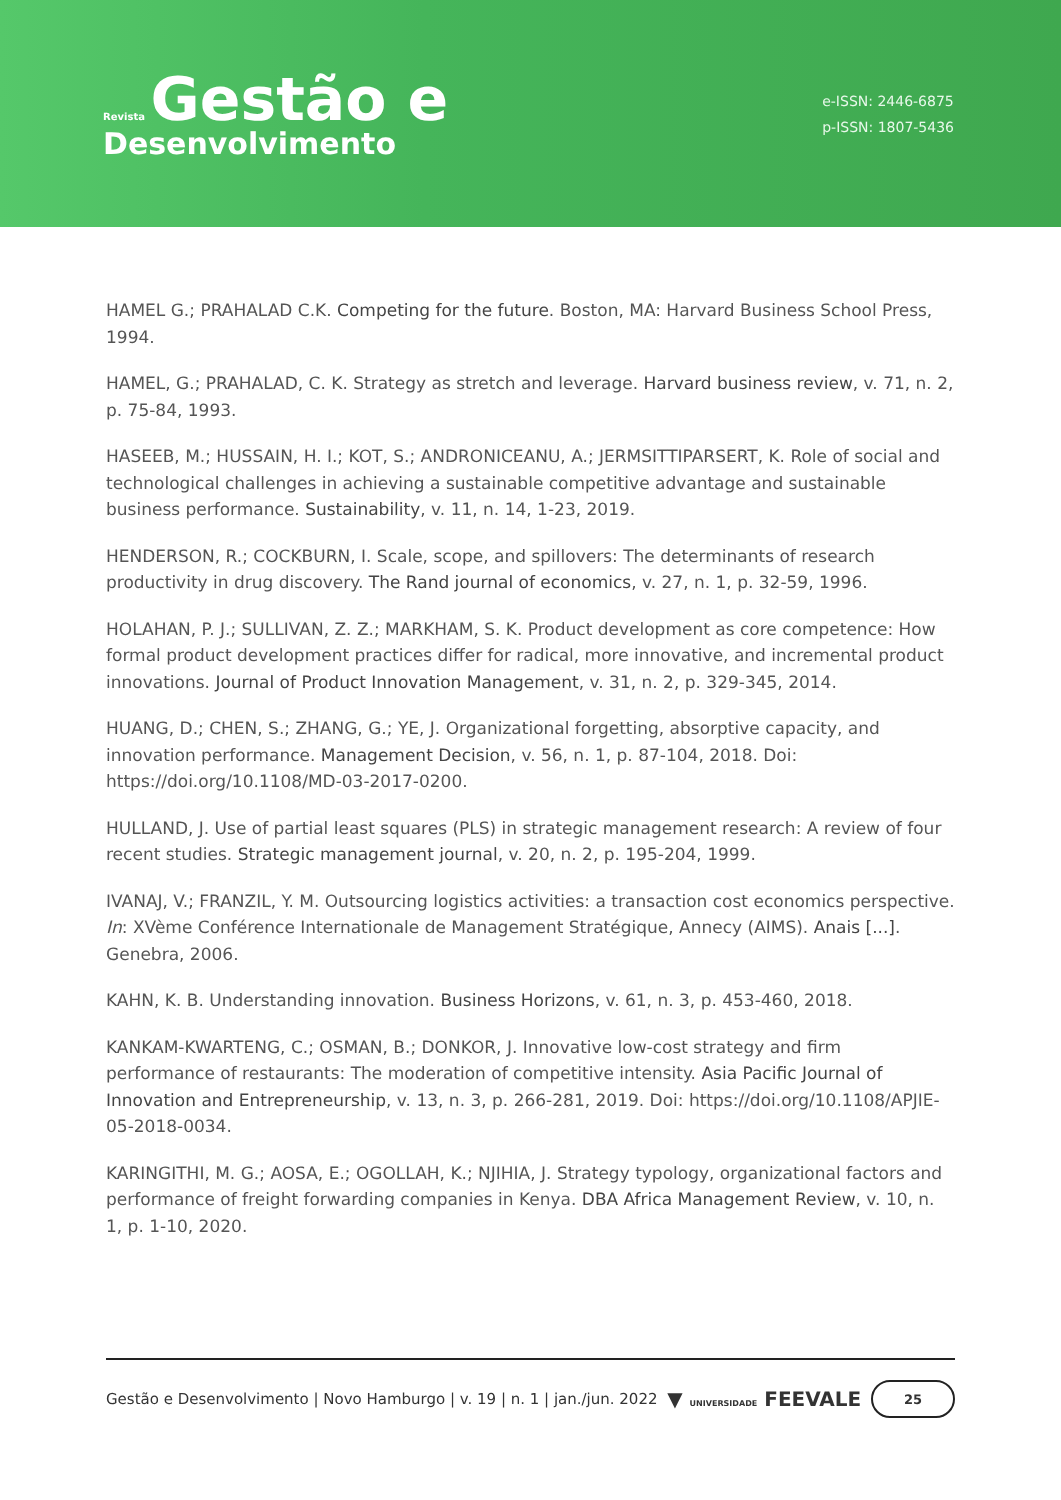Revista Gestão e
Desenvolvimento
e-ISSN: 2446-6875
p-ISSN: 1807-5436
HAMEL G.; PRAHALAD C.K. Competing for the future. Boston, MA: Harvard Business School Press, 1994.
HAMEL, G.; PRAHALAD, C. K. Strategy as stretch and leverage. Harvard business review, v. 71, n. 2, p. 75-84, 1993.
HASEEB, M.; HUSSAIN, H. I.; KOT, S.; ANDRONICEANU, A.; JERMSITTIPARSERT, K. Role of social and technological challenges in achieving a sustainable competitive advantage and sustainable business performance. Sustainability, v. 11, n. 14, 1-23, 2019.
HENDERSON, R.; COCKBURN, I. Scale, scope, and spillovers: The determinants of research productivity in drug discovery. The Rand journal of economics, v. 27, n. 1, p. 32-59, 1996.
HOLAHAN, P. J.; SULLIVAN, Z. Z.; MARKHAM, S. K. Product development as core competence: How formal product development practices differ for radical, more innovative, and incremental product innovations. Journal of Product Innovation Management, v. 31, n. 2, p. 329-345, 2014.
HUANG, D.; CHEN, S.; ZHANG, G.; YE, J. Organizational forgetting, absorptive capacity, and innovation performance. Management Decision, v. 56, n. 1, p. 87-104, 2018. Doi: https://doi.org/10.1108/MD-03-2017-0200.
HULLAND, J. Use of partial least squares (PLS) in strategic management research: A review of four recent studies. Strategic management journal, v. 20, n. 2, p. 195-204, 1999.
IVANAJ, V.; FRANZIL, Y. M. Outsourcing logistics activities: a transaction cost economics perspective. In: XVème Conférence Internationale de Management Stratégique, Annecy (AIMS). Anais [...]. Genebra, 2006.
KAHN, K. B. Understanding innovation. Business Horizons, v. 61, n. 3, p. 453-460, 2018.
KANKAM-KWARTENG, C.; OSMAN, B.; DONKOR, J. Innovative low-cost strategy and firm performance of restaurants: The moderation of competitive intensity. Asia Pacific Journal of Innovation and Entrepreneurship, v. 13, n. 3, p. 266-281, 2019. Doi: https://doi.org/10.1108/APJIE-05-2018-0034.
KARINGITHI, M. G.; AOSA, E.; OGOLLAH, K.; NJIHIA, J. Strategy typology, organizational factors and performance of freight forwarding companies in Kenya. DBA Africa Management Review, v. 10, n. 1, p. 1-10, 2020.
Gestão e Desenvolvimento | Novo Hamburgo | v. 19 | n. 1 | jan./jun. 2022 ▼ UNIVERSIDADE FEEVALE 25